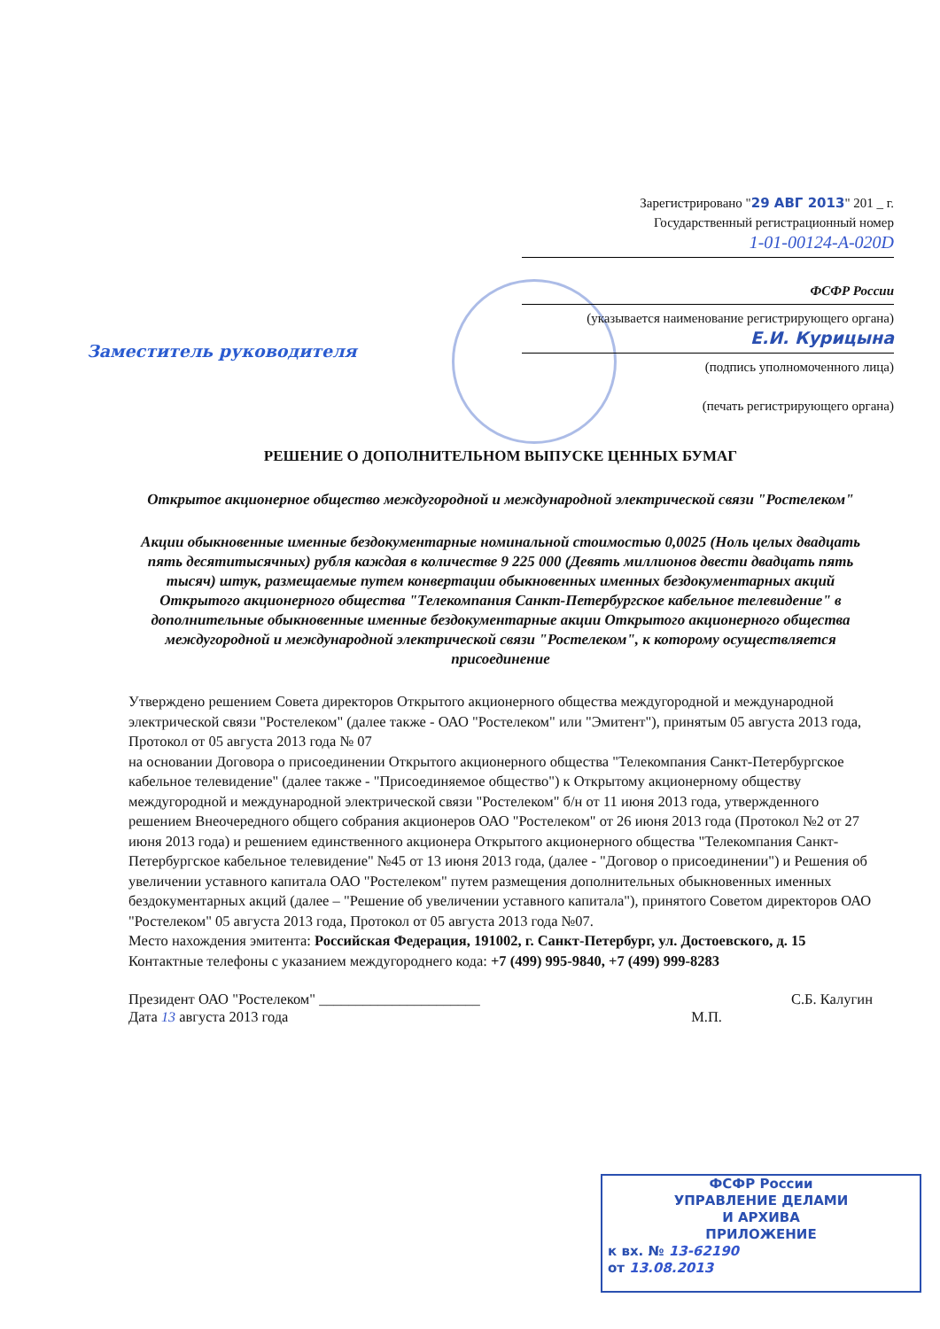Зарегистрировано "29 АВГ 2013" 201 _ г.
Государственный регистрационный номер
1-01-00124-A-020D
ФСФР России
(указывается наименование регистрирующего органа)
Е.И. Курицына
(подпись уполномоченного лица)
(печать регистрирующего органа)
Заместитель руководителя
РЕШЕНИЕ О ДОПОЛНИТЕЛЬНОМ ВЫПУСКЕ ЦЕННЫХ БУМАГ
Открытое акционерное общество междугородной и международной электрической связи "Ростелеком"
Акции обыкновенные именные бездокументарные номинальной стоимостью 0,0025 (Ноль целых двадцать пять десятитысячных) рубля каждая в количестве 9 225 000 (Девять миллионов двести двадцать пять тысяч) штук, размещаемые путем конвертации обыкновенных именных бездокументарных акций Открытого акционерного общества "Телекомпания Санкт-Петербургское кабельное телевидение" в дополнительные обыкновенные именные бездокументарные акции Открытого акционерного общества междугородной и международной электрической связи "Ростелеком", к которому осуществляется присоединение
Утверждено решением Совета директоров Открытого акционерного общества междугородной и международной электрической связи "Ростелеком" (далее также - ОАО "Ростелеком" или "Эмитент"), принятым 05 августа 2013 года, Протокол от 05 августа 2013 года № 07
на основании Договора о присоединении Открытого акционерного общества "Телекомпания Санкт-Петербургское кабельное телевидение" (далее также - "Присоединяемое общество") к Открытому акционерному обществу междугородной и международной электрической связи "Ростелеком" б/н от 11 июня 2013 года, утвержденного решением Внеочередного общего собрания акционеров ОАО "Ростелеком" от 26 июня 2013 года (Протокол №2 от 27 июня 2013 года) и решением единственного акционера Открытого акционерного общества "Телекомпания Санкт-Петербургское кабельное телевидение" №45 от 13 июня 2013 года, (далее - "Договор о присоединении") и Решения об увеличении уставного капитала ОАО "Ростелеком" путем размещения дополнительных обыкновенных именных бездокументарных акций (далее – "Решение об увеличении уставного капитала"), принятого Советом директоров ОАО "Ростелеком" 05 августа 2013 года, Протокол от 05 августа 2013 года №07.
Место нахождения эмитента: Российская Федерация, 191002, г. Санкт-Петербург, ул. Достоевского, д. 15
Контактные телефоны с указанием междугороднего кода: +7 (499) 995-9840, +7 (499) 999-8283
Президент ОАО "Ростелеком" ______________________ С.Б. Калугин
Дата 13 августа 2013 года М.П.
ФСФР России
УПРАВЛЕНИЕ ДЕЛАМИ
И АРХИВА
ПРИЛОЖЕНИЕ
к вх. № 13-62190
от 13.08.2013